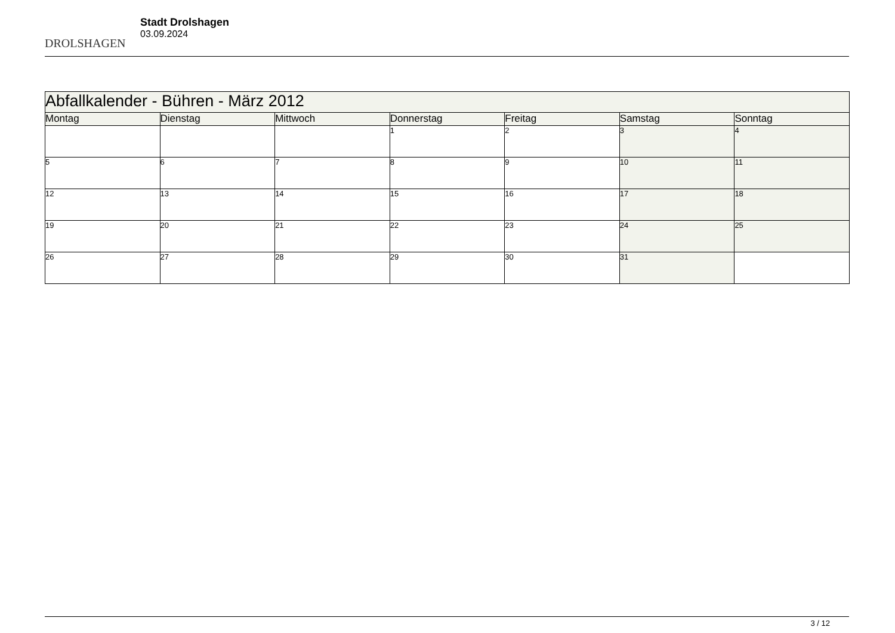DROLSHAGEN
Stadt Drolshagen
03.09.2024
| Abfallkalender - Bühren - März 2012 | | | | | | |
| --- | --- | --- | --- | --- | --- | --- |
| Montag | Dienstag | Mittwoch | Donnerstag | Freitag | Samstag | Sonntag |
| | | | 1 | 2 | 3 | 4 |
| 5 | 6 | 7 | 8 | 9 | 10 | 11 |
| 12 | 13 | 14 | 15 | 16 | 17 | 18 |
| 19 | 20 | 21 | 22 | 23 | 24 | 25 |
| 26 | 27 | 28 | 29 | 30 | 31 | |
3 / 12